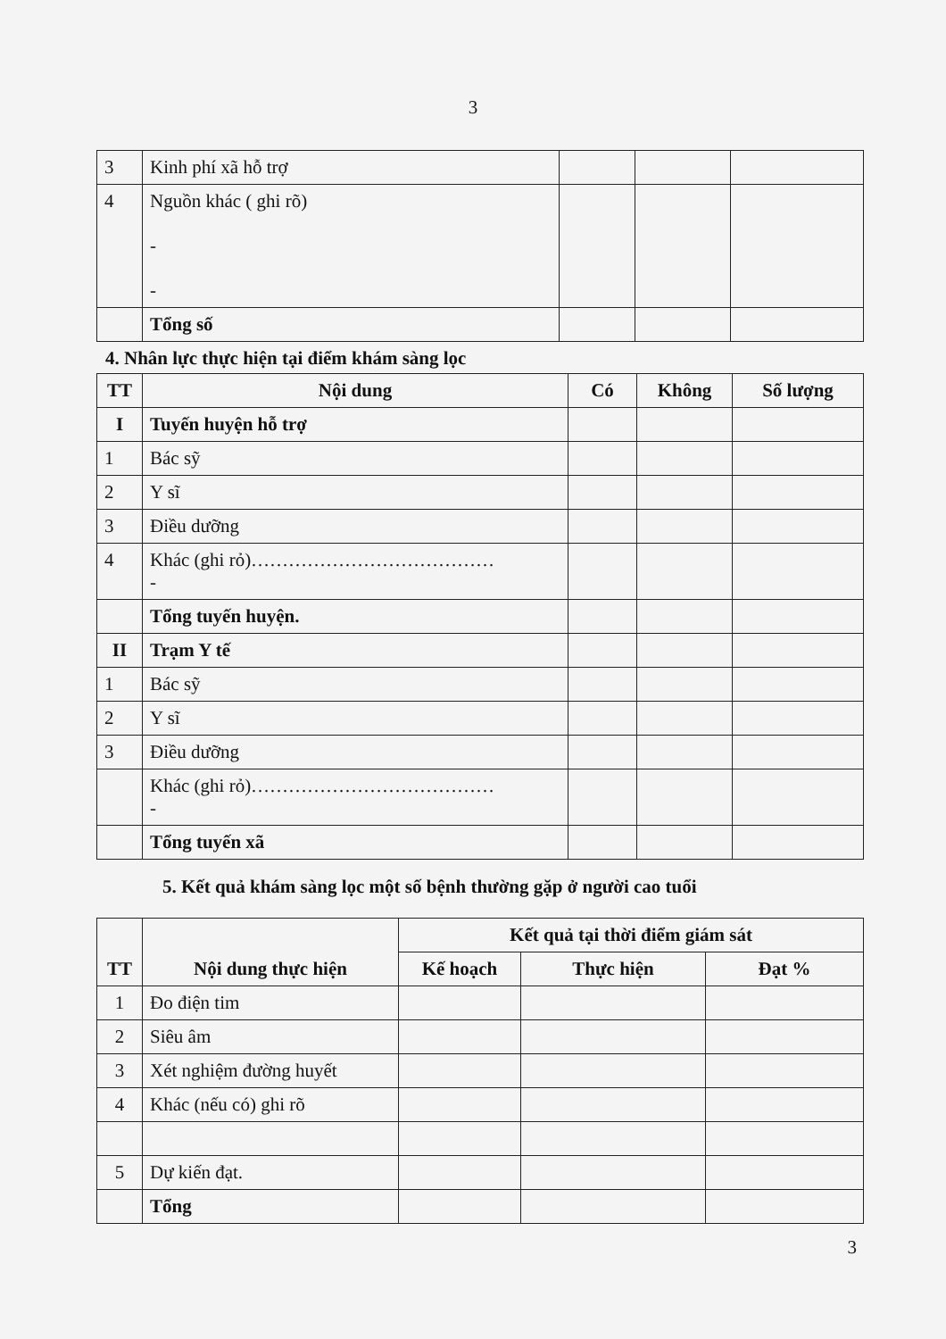3
| 3 | Kinh phí xã hỗ trợ | | | |
| 4 | Nguồn khác ( ghi rõ) - - | | | |
| | Tổng số | | | |
4. Nhân lực thực hiện tại điểm khám sàng lọc
| TT | Nội dung | Có | Không | Số lượng |
| --- | --- | --- | --- | --- |
| I | Tuyến huyện hỗ trợ | | | |
| 1 | Bác sỹ | | | |
| 2 | Y sĩ | | | |
| 3 | Điều dưỡng | | | |
| 4 | Khác (ghi rỏ)………………………………… - | | | |
| | Tổng tuyến huyện. | | | |
| II | Trạm Y tế | | | |
| 1 | Bác sỹ | | | |
| 2 | Y sĩ | | | |
| 3 | Điều dưỡng | | | |
| | Khác (ghi rỏ)………………………………… - | | | |
| | Tổng tuyến xã | | | |
5. Kết quả khám sàng lọc một số bệnh thường gặp ở người cao tuổi
| TT | Nội dung thực hiện | Kết quả tại thời điểm giám sát | | |
| --- | --- | --- | --- | --- |
| | | Kế hoạch | Thực hiện | Đạt % |
| 1 | Đo điện tim | | | |
| 2 | Siêu âm | | | |
| 3 | Xét nghiệm đường huyết | | | |
| 4 | Khác (nếu có) ghi rõ | | | |
| 5 | Dự kiến đạt. | | | |
| | Tổng | | | |
3